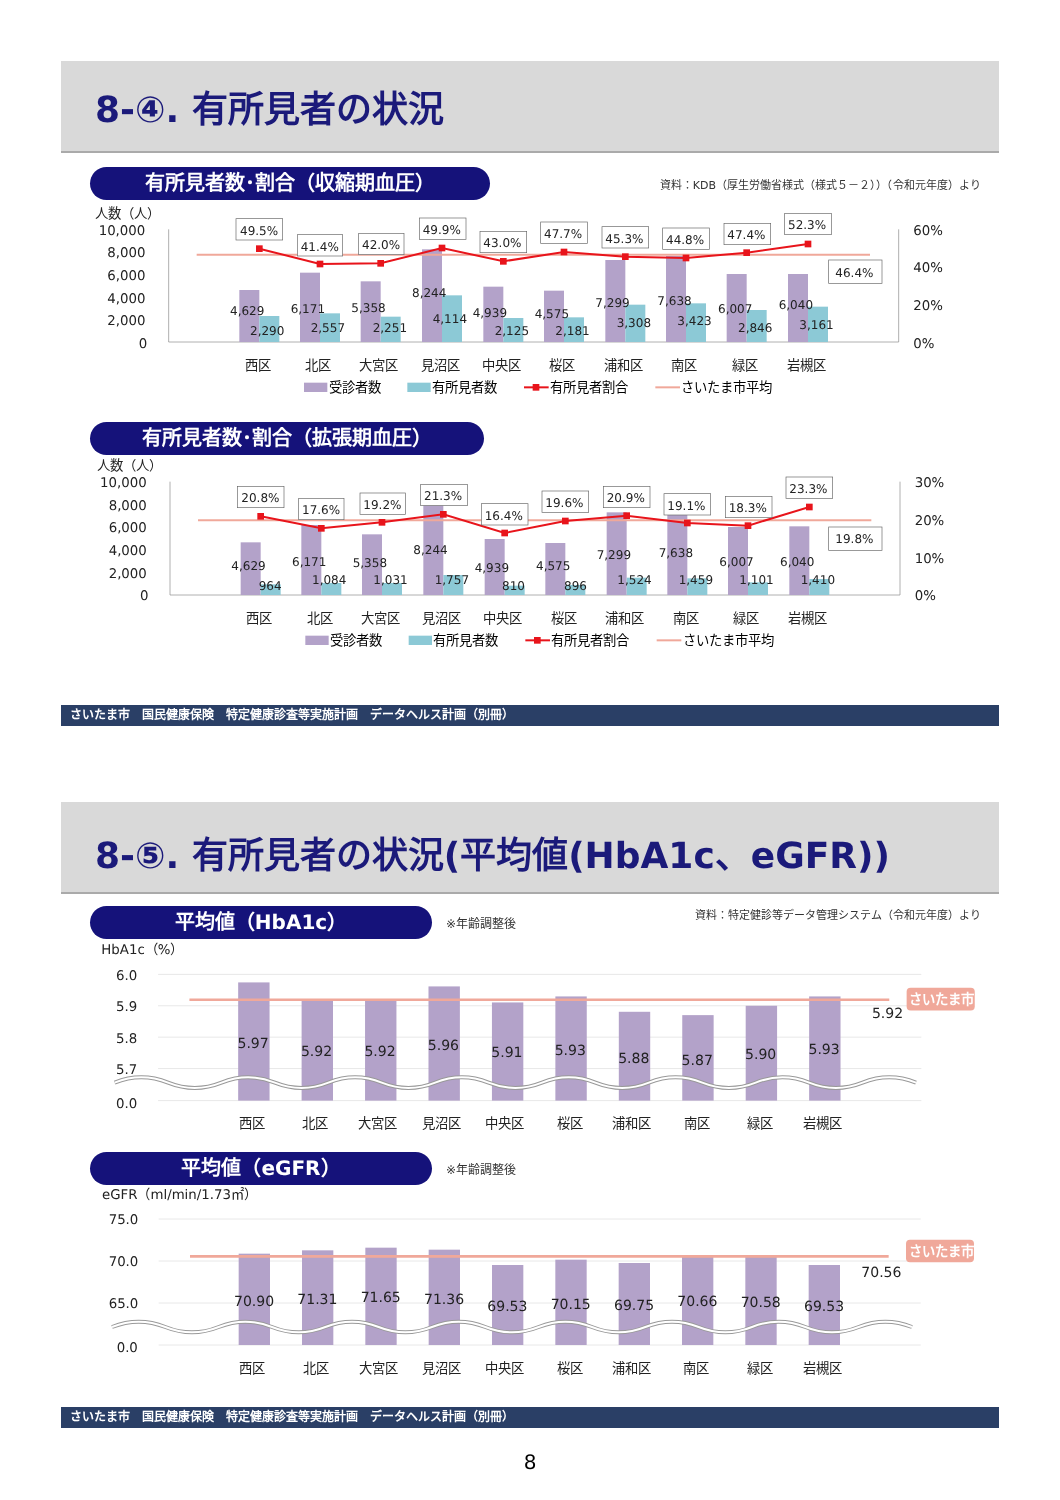8-④. 有所見者の状況
有所見者数･割合（収縮期血圧）
資料：KDB（厚生労働省様式（様式５－２））（令和元年度）より
人数（人）
10,000
8,000
6,000
4,000
2,000
0
60%
40%
20%
0%
49.5%
41.4%
42.0%
49.9%
43.0%
47.7%
45.3%
44.8%
47.4%
52.3%
46.4%
4,629
2,290
6,171
2,557
5,358
2,251
8,244
4,114
4,939
2,125
4,575
2,181
7,299
3,308
7,638
3,423
6,007
2,846
6,040
3,161
西区
北区
大宮区
見沼区
中央区
桜区
浦和区
南区
緑区
岩槻区
受診者数
有所見者数
有所見者割合
さいたま市平均
有所見者数･割合（拡張期血圧）
人数（人）
10,000
8,000
6,000
4,000
2,000
0
30%
20%
10%
0%
20.8%
17.6%
19.2%
21.3%
16.4%
19.6%
20.9%
19.1%
18.3%
23.3%
19.8%
4,629
964
6,171
1,084
5,358
1,031
8,244
1,757
4,939
810
4,575
896
7,299
1,524
7,638
1,459
6,007
1,101
6,040
1,410
西区
北区
大宮区
見沼区
中央区
桜区
浦和区
南区
緑区
岩槻区
受診者数
有所見者数
有所見者割合
さいたま市平均
さいたま市　国民健康保険　特定健康診査等実施計画　データヘルス計画（別冊）
8-⑤. 有所見者の状況(平均値(HbA1c、eGFR))
平均値（HbA1c）
※年齢調整後
資料：特定健診等データ管理システム（令和元年度）より
HbA1c（%）
6.0
5.9
5.8
5.7
0.0
さいたま市
5.92
5.97
5.92
5.92
5.96
5.91
5.93
5.88
5.87
5.90
5.93
西区
北区
大宮区
見沼区
中央区
桜区
浦和区
南区
緑区
岩槻区
平均値（eGFR）
※年齢調整後
eGFR（ml/min/1.73㎡）
75.0
70.0
65.0
0.0
さいたま市
70.56
70.90
71.31
71.65
71.36
69.53
70.15
69.75
70.66
70.58
69.53
西区
北区
大宮区
見沼区
中央区
桜区
浦和区
南区
緑区
岩槻区
さいたま市　国民健康保険　特定健康診査等実施計画　データヘルス計画（別冊）
8